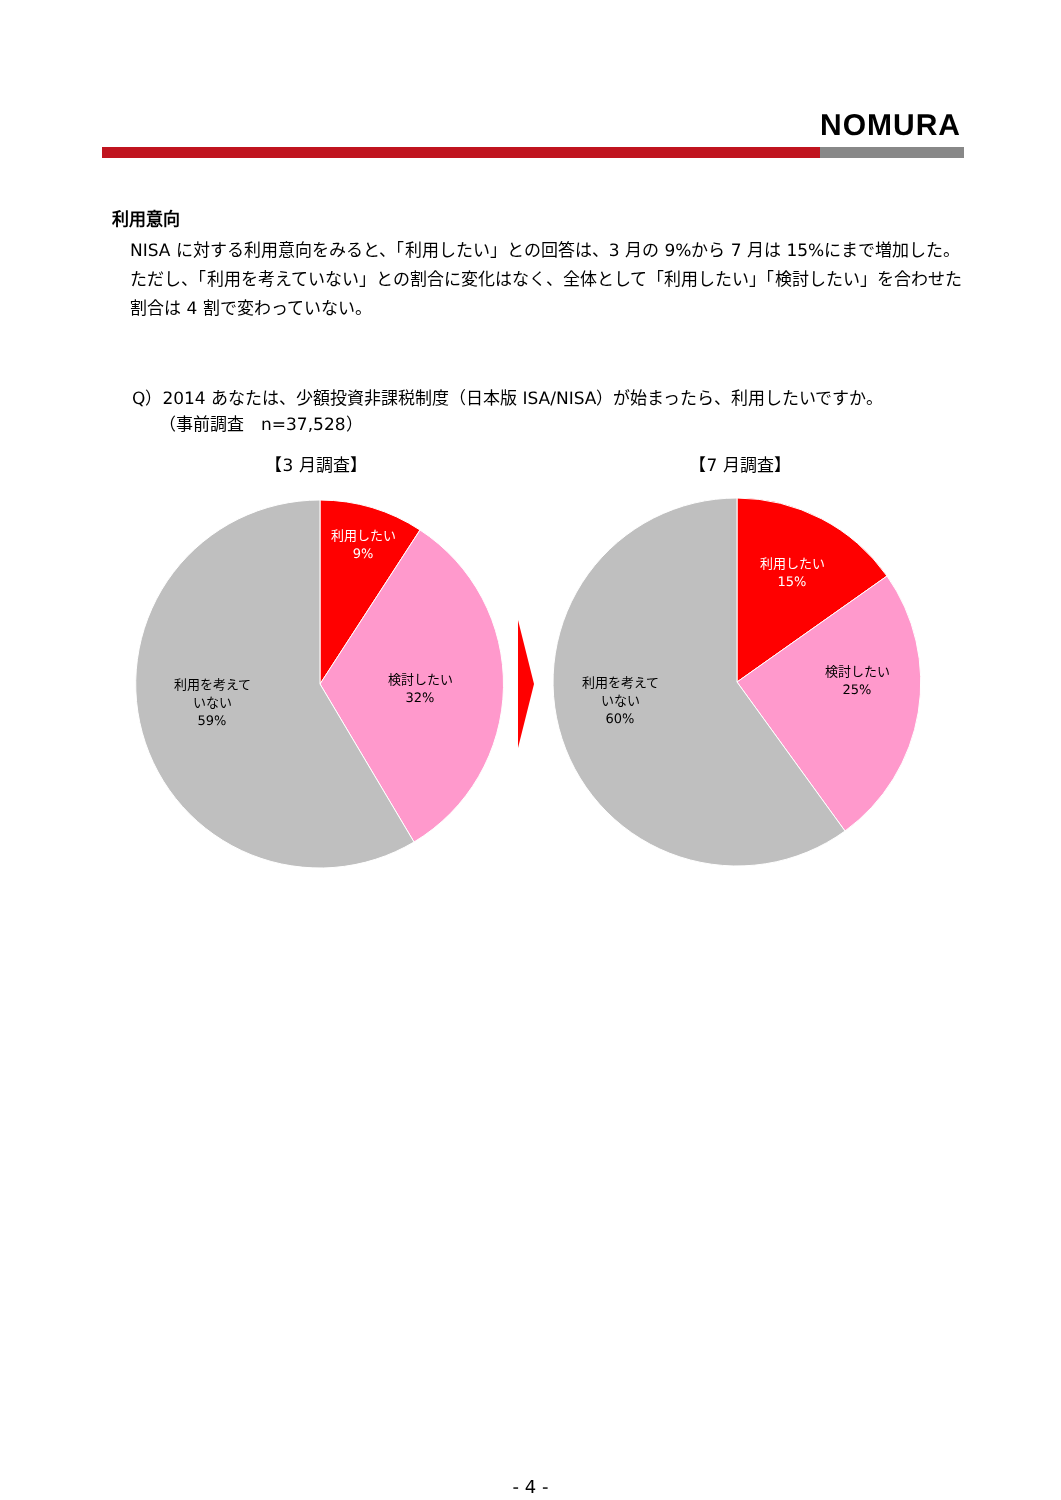NOMURA
利用意向
NISA に対する利用意向をみると、「利用したい」との回答は、3 月の 9%から 7 月は 15%にまで増加した。ただし、「利用を考えていない」との割合に変化はなく、全体として「利用したい」「検討したい」を合わせた割合は 4 割で変わっていない。
Q）2014 あなたは、少額投資非課税制度（日本版 ISA/NISA）が始まったら、利用したいですか。
（事前調査　n=37,528）
【3 月調査】
【7 月調査】
利用したい
9%
検討したい
32%
利用を考えて
いない
59%
利用したい
15%
検討したい
25%
利用を考えて
いない
60%
- 4 -